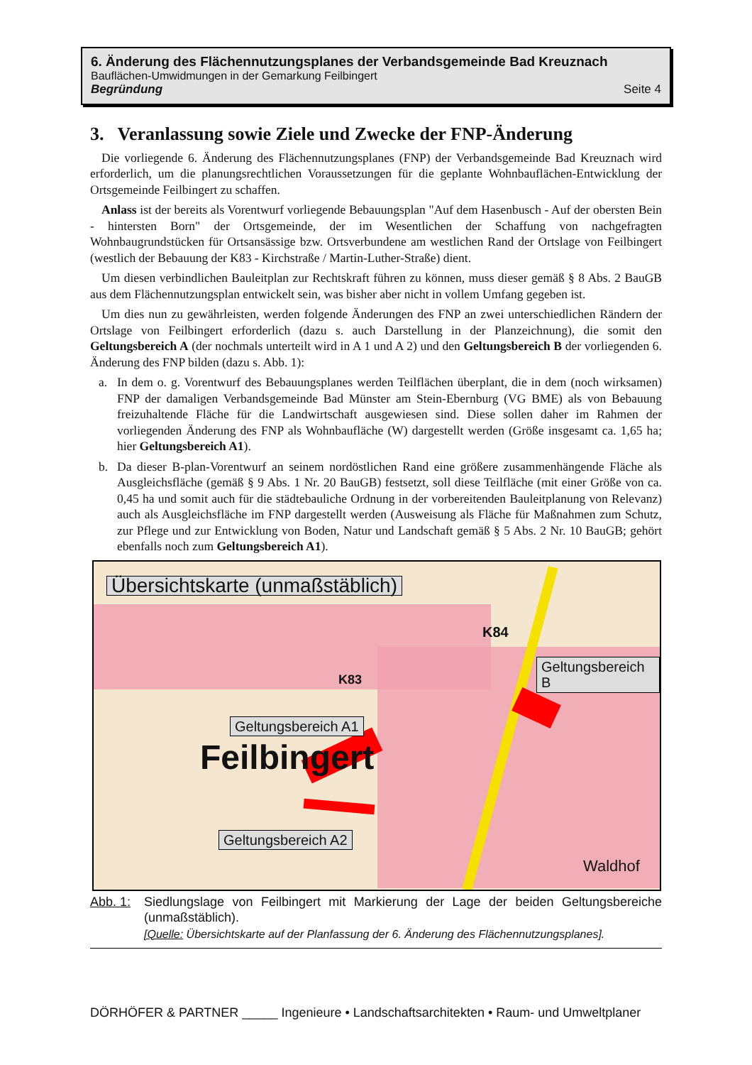6. Änderung des Flächennutzungsplanes der Verbandsgemeinde Bad Kreuznach
Bauflächen-Umwidmungen in der Gemarkung Feilbingert
Begründung Seite 4
3. Veranlassung sowie Ziele und Zwecke der FNP-Änderung
Die vorliegende 6. Änderung des Flächennutzungsplanes (FNP) der Verbandsgemeinde Bad Kreuznach wird erforderlich, um die planungsrechtlichen Voraussetzungen für die geplante Wohnbauflächen-Entwicklung der Ortsgemeinde Feilbingert zu schaffen.
Anlass ist der bereits als Vorentwurf vorliegende Bebauungsplan "Auf dem Hasenbusch - Auf der obersten Bein - hintersten Born" der Ortsgemeinde, der im Wesentlichen der Schaffung von nachgefragten Wohnbaugrundstücken für Ortsansässige bzw. Ortsverbundene am westlichen Rand der Ortslage von Feilbingert (westlich der Bebauung der K83 - Kirchstraße / Martin-Luther-Straße) dient.
Um diesen verbindlichen Bauleitplan zur Rechtskraft führen zu können, muss dieser gemäß § 8 Abs. 2 BauGB aus dem Flächennutzungsplan entwickelt sein, was bisher aber nicht in vollem Umfang gegeben ist.
Um dies nun zu gewährleisten, werden folgende Änderungen des FNP an zwei unterschiedlichen Rändern der Ortslage von Feilbingert erforderlich (dazu s. auch Darstellung in der Planzeichnung), die somit den Geltungsbereich A (der nochmals unterteilt wird in A 1 und A 2) und den Geltungsbereich B der vorliegenden 6. Änderung des FNP bilden (dazu s. Abb. 1):
a. In dem o. g. Vorentwurf des Bebauungsplanes werden Teilflächen überplant, die in dem (noch wirksamen) FNP der damaligen Verbandsgemeinde Bad Münster am Stein-Ebernburg (VG BME) als von Bebauung freizuhaltende Fläche für die Landwirtschaft ausgewiesen sind. Diese sollen daher im Rahmen der vorliegenden Änderung des FNP als Wohnbaufläche (W) dargestellt werden (Größe insgesamt ca. 1,65 ha; hier Geltungsbereich A1).
b. Da dieser B-plan-Vorentwurf an seinem nordöstlichen Rand eine größere zusammenhängende Fläche als Ausgleichsfläche (gemäß § 9 Abs. 1 Nr. 20 BauGB) festsetzt, soll diese Teilfläche (mit einer Größe von ca. 0,45 ha und somit auch für die städtebauliche Ordnung in der vorbereitenden Bauleitplanung von Relevanz) auch als Ausgleichsfläche im FNP dargestellt werden (Ausweisung als Fläche für Maßnahmen zum Schutz, zur Pflege und zur Entwicklung von Boden, Natur und Landschaft gemäß § 5 Abs. 2 Nr. 10 BauGB; gehört ebenfalls noch zum Geltungsbereich A1).
Übersichtskarte (unmaßstäblich)
Geltungsbereich A1
Feilbingert
Geltungsbereich A2
Geltungsbereich B
K84
K83
Waldhof
Abb. 1: Siedlungslage von Feilbingert mit Markierung der Lage der beiden Geltungsbereiche (unmaßstäblich).
[Quelle: Übersichtskarte auf der Planfassung der 6. Änderung des Flächennutzungsplanes].
DÖRHÖFER & PARTNER _____ Ingenieure • Landschaftsarchitekten • Raum- und Umweltplaner